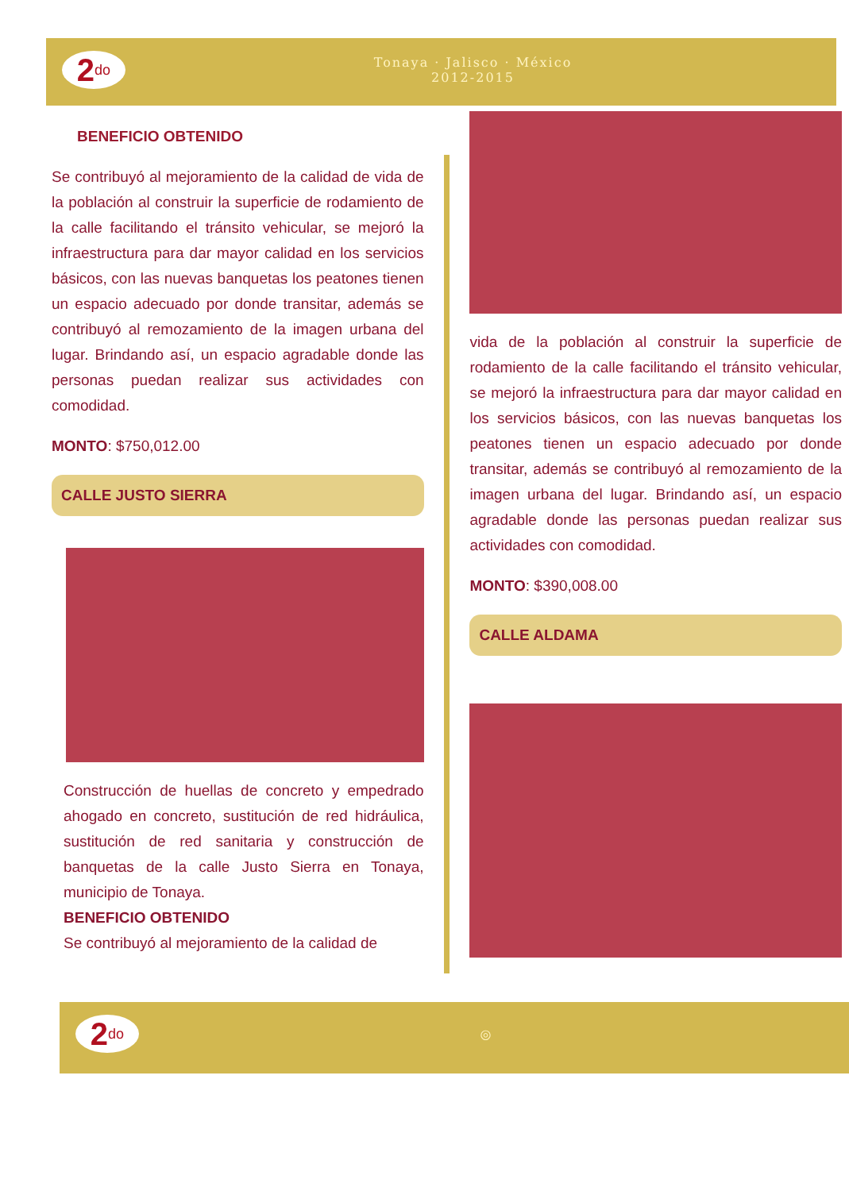2<sup>do</sup>
Tonaya · Jalisco · México
2012-2015
BENEFICIO OBTENIDO
Se contribuyó al mejoramiento de la calidad de vida de la población al construir la superficie de rodamiento de la calle facilitando el tránsito vehicular, se mejoró la infraestructura para dar mayor calidad en los servicios básicos, con las nuevas banquetas los peatones tienen un espacio adecuado por donde transitar, además se contribuyó al remozamiento de la imagen urbana del lugar. Brindando así, un espacio agradable donde las personas puedan realizar sus actividades con comodidad.
MONTO: $750,012.00
CALLE JUSTO SIERRA
Construcción de huellas de concreto y empedrado ahogado en concreto, sustitución de red hidráulica, sustitución de red sanitaria y construcción de banquetas de la calle Justo Sierra en Tonaya, municipio de Tonaya.
BENEFICIO OBTENIDO
Se contribuyó al mejoramiento de la calidad de
vida de la población al construir la superficie de rodamiento de la calle facilitando el tránsito vehicular, se mejoró la infraestructura para dar mayor calidad en los servicios básicos, con las nuevas banquetas los peatones tienen un espacio adecuado por donde transitar, además se contribuyó al remozamiento de la imagen urbana del lugar. Brindando así, un espacio agradable donde las personas puedan realizar sus actividades con comodidad.
MONTO: $390,008.00
CALLE ALDAMA
2<sup>do</sup>
◎